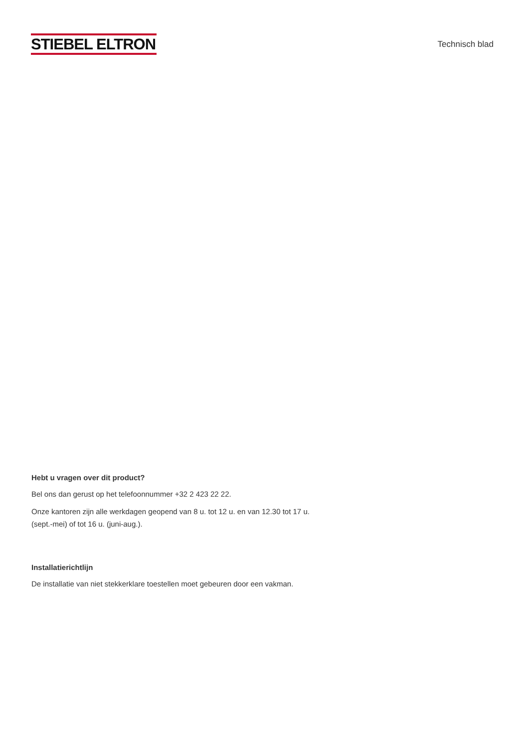STIEBEL ELTRON
Technisch blad
Hebt u vragen over dit product?
Bel ons dan gerust op het telefoonnummer +32 2 423 22 22.
Onze kantoren zijn alle werkdagen geopend van 8 u. tot 12 u. en van 12.30 tot 17 u. (sept.-mei) of tot 16 u. (juni-aug.).
Installatierichtlijn
De installatie van niet stekkerklare toestellen moet gebeuren door een vakman.